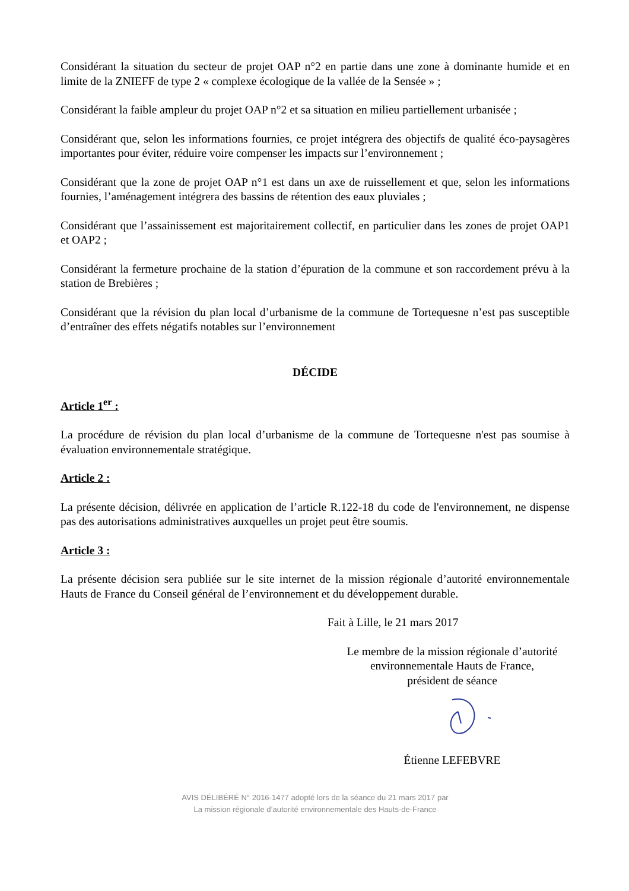Considérant la situation du secteur de projet OAP n°2 en partie dans une zone à dominante humide et en limite de la ZNIEFF de type 2 « complexe écologique de la vallée de la Sensée » ;
Considérant la faible ampleur du projet OAP n°2 et sa situation en milieu partiellement urbanisée ;
Considérant que, selon les informations fournies, ce projet intégrera des objectifs de qualité éco-paysagères importantes pour éviter, réduire voire compenser les impacts sur l’environnement ;
Considérant que la zone de projet OAP n°1 est dans un axe de ruissellement et que, selon les informations fournies, l’aménagement intégrera des bassins de rétention des eaux pluviales ;
Considérant que l’assainissement est majoritairement collectif, en particulier dans les zones de projet OAP1 et OAP2 ;
Considérant la fermeture prochaine de la station d’épuration de la commune et son raccordement prévu à la station de Brebières ;
Considérant que la révision du plan local d’urbanisme de la commune de Tortequesne n’est pas susceptible d’entraîner des effets négatifs notables sur l’environnement
DÉCIDE
Article 1<sup>er</sup> :
La procédure de révision du plan local d’urbanisme de la commune de Tortequesne n'est pas soumise à évaluation environnementale stratégique.
Article 2 :
La présente décision, délivrée en application de l’article R.122-18 du code de l'environnement, ne dispense pas des autorisations administratives auxquelles un projet peut être soumis.
Article 3 :
La présente décision sera publiée sur le site internet de la mission régionale d’autorité environnementale Hauts de France du Conseil général de l’environnement et du développement durable.
Fait à Lille, le 21 mars 2017
Le membre de la mission régionale d’autorité
environnementale Hauts de France,
président de séance
Étienne LEFEBVRE
AVIS DÉLIBÉRÉ N° 2016-1477 adopté lors de la séance du 21 mars 2017 par
La mission régionale d’autorité environnementale des Hauts-de-France